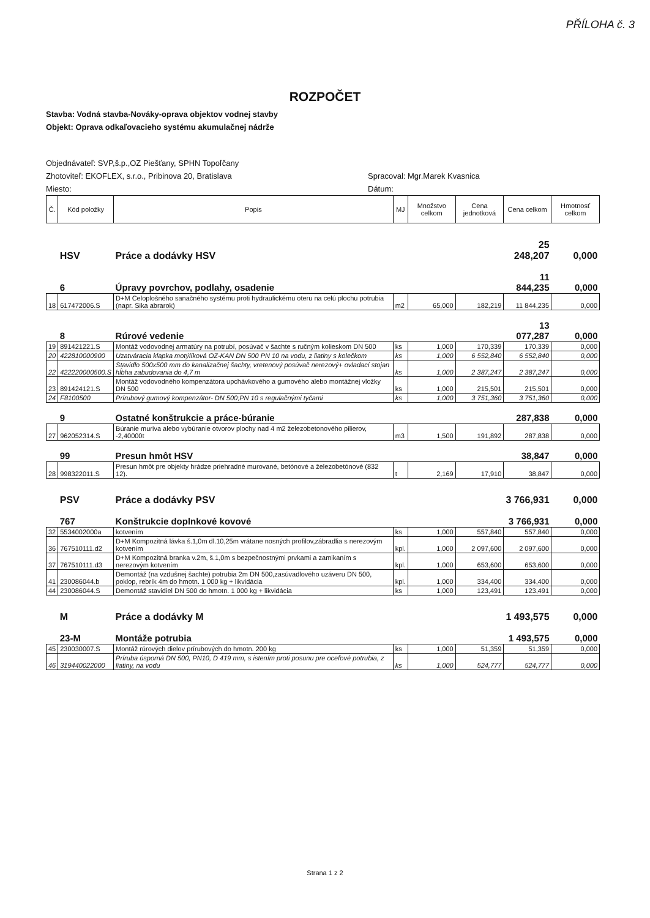PŘÍLOHA č. 3
ROZPOČET
Stavba: Vodná stavba-Nováky-oprava objektov vodnej stavby
Objekt: Oprava odkaľovacieho systému akumulačnej nádrže
Objednávateľ: SVP,š.p.,OZ Piešťany, SPHN Topoľčany
Zhotoviteľ: EKOFLEX, s.r.o., Pribinova 20, Bratislava
Miesto:
Spracoval: Mgr.Marek Kvasnica
Dátum:
| Č. | Kód položky | Popis | MJ | Množstvo celkom | Cena jednotková | Cena celkom | Hmotnosť celkom |
| --- | --- | --- | --- | --- | --- | --- | --- |
| | HSV | Práce a dodávky HSV | | | | 25 248,207 | 0,000 |
| | 6 | Úpravy povrchov, podlahy, osadenie | | | | 11 844,235 | 0,000 |
| 18 | 617472006.S | D+M Celoplošného sanačného systému proti hydraulickému oteru na celú plochu potrubia (napr. Sika abrarok) | m2 | 65,000 | 182,219 | 11 844,235 | 0,000 |
| | 8 | Rúrové vedenie | | | | 13 077,287 | 0,000 |
| 19 | 891421221.S | Montáž vodovodnej armatúry na potrubí, posúvač v šachte s ručným kolieskom DN 500 | ks | 1,000 | 170,339 | 170,339 | 0,000 |
| 20 | 422810000900 | Uzatváracia klapka motýlíková OZ-KAN DN 500 PN 10 na vodu, z liatiny s kolečkom | ks | 1,000 | 6 552,840 | 6 552,840 | 0,000 |
| 22 | 422220000500.S | Stavidlo 500x500 mm do kanalizačnej šachty, vretenový posúvač nerezový+ ovladací stojan hĺbha zabudovania do 4,7 m | ks | 1,000 | 2 387,247 | 2 387,247 | 0,000 |
| 23 | 891424121.S | Montáž vodovodného kompenzátora upchávkového a gumového alebo montážnej vložky DN 500 | ks | 1,000 | 215,501 | 215,501 | 0,000 |
| 24 | F8100500 | Prírubový gumový kompenzátor- DN 500;PN 10 s regulačnými tyčami | ks | 1,000 | 3 751,360 | 3 751,360 | 0,000 |
| | 9 | Ostatné konštrukcie a práce-búranie | | | | 287,838 | 0,000 |
| 27 | 962052314.S | Búranie muriva alebo vybúranie otvorov plochy nad 4 m2 železobetonového pilierov, -2,40000t | m3 | 1,500 | 191,892 | 287,838 | 0,000 |
| | 99 | Presun hmôt HSV | | | | 38,847 | 0,000 |
| 28 | 998322011.S | Presun hmôt pre objekty hrádze priehradné murované, betónové a železobetónové (832 12). | t | 2,169 | 17,910 | 38,847 | 0,000 |
| | PSV | Práce a dodávky PSV | | | | 3 766,931 | 0,000 |
| | 767 | Konštrukcie doplnkové kovové | | | | 3 766,931 | 0,000 |
| 32 | 5534002000a | kotvením | ks | 1,000 | 557,840 | 557,840 | 0,000 |
| 36 | 767510111.d2 | D+M Kompozitná lávka š.1,0m dl.10,25m vrátane nosných profilov,zábradlia s nerezovým kotvením | kpl. | 1,000 | 2 097,600 | 2 097,600 | 0,000 |
| 37 | 767510111.d3 | D+M Kompozitná branka v.2m, š.1,0m s bezpečnostnými prvkami a zamikaním s nerezovým kotvením | kpl. | 1,000 | 653,600 | 653,600 | 0,000 |
| 41 | 230086044.b | Demontáž (na vzdušnej šachte) potrubia 2m DN 500,zasúvadlového uzáveru DN 500, poklop, rebrík 4m do hmotn. 1 000 kg + likvidácia | kpl. | 1,000 | 334,400 | 334,400 | 0,000 |
| 44 | 230086044.S | Demontáž stavidiel DN 500 do hmotn. 1 000 kg + likvidácia | ks | 1,000 | 123,491 | 123,491 | 0,000 |
| | M | Práce a dodávky M | | | | 1 493,575 | 0,000 |
| | 23-M | Montáže potrubia | | | | 1 493,575 | 0,000 |
| 45 | 230030007.S | Montáž rúrových dielov prírubových do hmotn. 200 kg | ks | 1,000 | 51,359 | 51,359 | 0,000 |
| 46 | 319440022000 | Príruba úsporná DN 500, PN10, D 419 mm, s istením proti posunu pre oceľové potrubia, z liatiny, na vodu | ks | 1,000 | 524,777 | 524,777 | 0,000 |
Strana 1 z 2